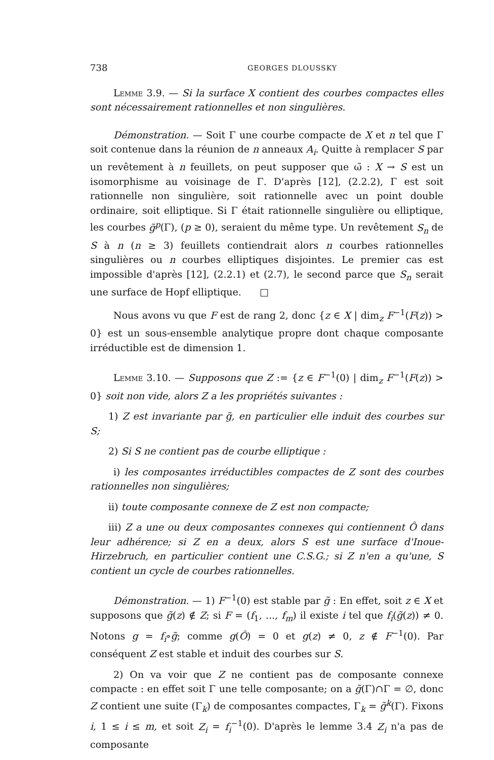738 GEORGES DLOUSSKY
Lemme 3.9. — Si la surface X contient des courbes compactes elles sont nécessairement rationnelles et non singulières.
Démonstration. — Soit Γ une courbe compacte de X et n tel que Γ soit contenue dans la réunion de n anneaux A<sub>i</sub>. Quitte à remplacer S par un revêtement à n feuillets, on peut supposer que ω̃ : X → S est un isomorphisme au voisinage de Γ. D'après [12], (2.2.2), Γ est soit rationnelle non singulière, soit rationnelle avec un point double ordinaire, soit elliptique. Si Γ était rationnelle singulière ou elliptique, les courbes g̃<sup>p</sup>(Γ), (p ≥ 0), seraient du même type. Un revêtement S<sub>n</sub> de S à n (n ≥ 3) feuillets contiendrait alors n courbes rationnelles singulières ou n courbes elliptiques disjointes. Le premier cas est impossible d'après [12], (2.2.1) et (2.7), le second parce que S<sub>n</sub> serait une surface de Hopf elliptique. □
Nous avons vu que F est de rang 2, donc {z ∈ X | dim<sub>z</sub> F<sup>−1</sup>(F(z)) > 0} est un sous-ensemble analytique propre dont chaque composante irréductible est de dimension 1.
Lemme 3.10. — Supposons que Z := {z ∈ F<sup>−1</sup>(0) | dim<sub>z</sub> F<sup>−1</sup>(F(z)) > 0} soit non vide, alors Z a les propriétés suivantes :
1) Z est invariante par g̃, en particulier elle induit des courbes sur S;
2) Si S ne contient pas de courbe elliptique :
i) les composantes irréductibles compactes de Z sont des courbes rationnelles non singulières;
ii) toute composante connexe de Z est non compacte;
iii) Z a une ou deux composantes connexes qui contiennent Ô dans leur adhérence; si Z en a deux, alors S est une surface d'Inoue-Hirzebruch, en particulier contient une C.S.G.; si Z n'en a qu'une, S contient un cycle de courbes rationnelles.
Démonstration. — 1) F<sup>−1</sup>(0) est stable par g̃ : En effet, soit z ∈ X et supposons que g̃(z) ∉ Z; si F = (f<sub>1</sub>, ..., f<sub>m</sub>) il existe i tel que f<sub>i</sub>(g̃(z)) ≠ 0. Notons g = f<sub>i</sub>∘g̃; comme g(Ô) = 0 et g(z) ≠ 0, z ∉ F<sup>−1</sup>(0). Par conséquent Z est stable et induit des courbes sur S.
2) On va voir que Z ne contient pas de composante connexe compacte : en effet soit Γ une telle composante; on a g̃(Γ)∩Γ = ∅, donc Z contient une suite (Γ<sub>k</sub>) de composantes compactes, Γ<sub>k</sub> = g̃<sup>k</sup>(Γ). Fixons i, 1 ≤ i ≤ m, et soit Z<sub>i</sub> = f<sub>i</sub><sup>−1</sup>(0). D'après le lemme 3.4 Z<sub>i</sub> n'a pas de composante